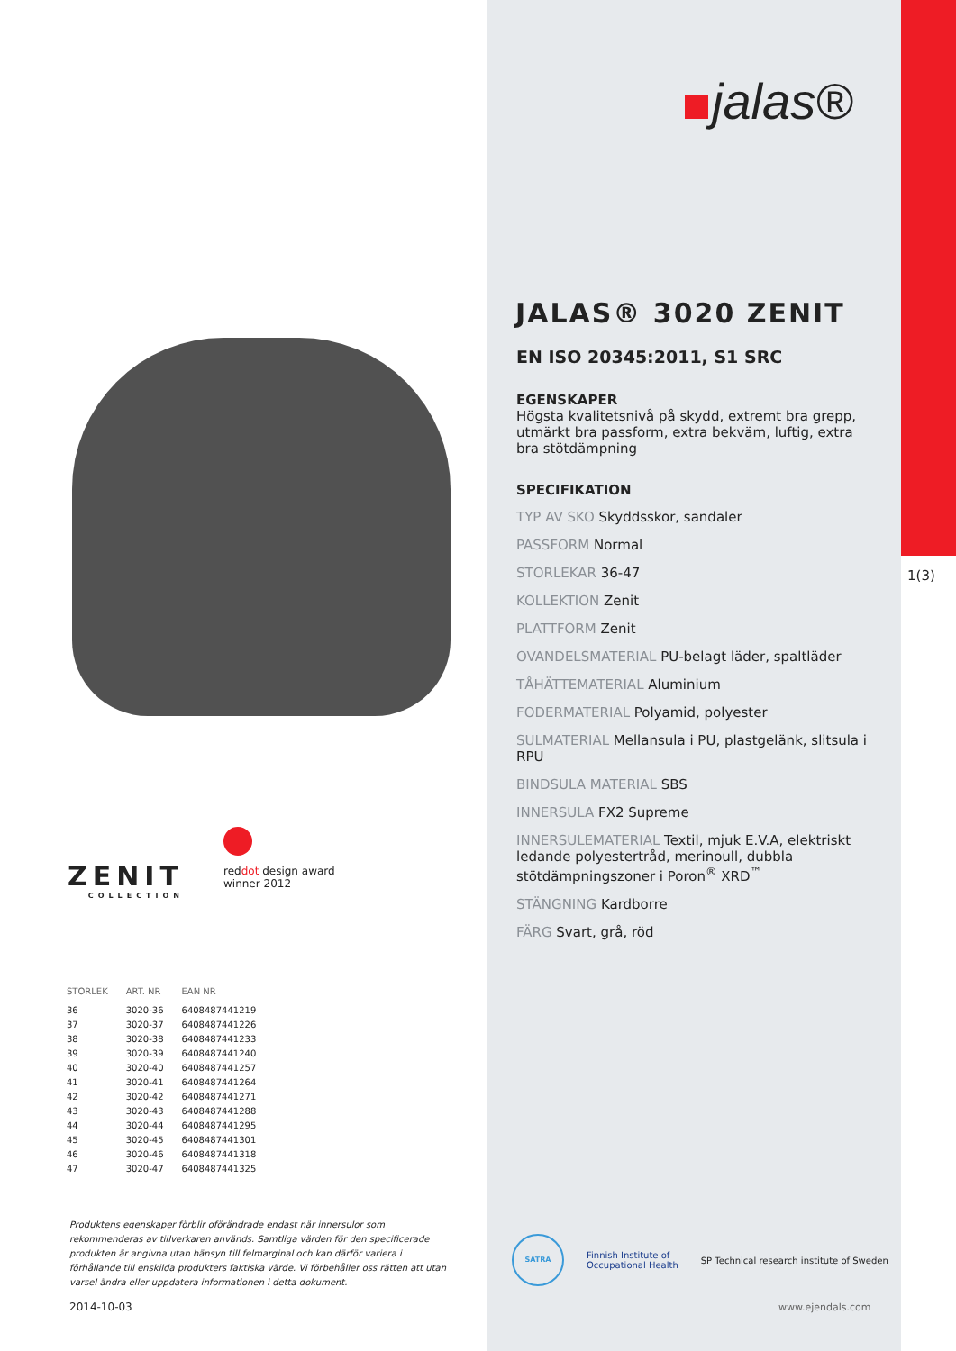ZENIT
COLLECTION
reddot design award
winner 2012
| STORLEK | ART. NR | EAN NR |
| --- | --- | --- |
| 36 | 3020-36 | 6408487441219 |
| 37 | 3020-37 | 6408487441226 |
| 38 | 3020-38 | 6408487441233 |
| 39 | 3020-39 | 6408487441240 |
| 40 | 3020-40 | 6408487441257 |
| 41 | 3020-41 | 6408487441264 |
| 42 | 3020-42 | 6408487441271 |
| 43 | 3020-43 | 6408487441288 |
| 44 | 3020-44 | 6408487441295 |
| 45 | 3020-45 | 6408487441301 |
| 46 | 3020-46 | 6408487441318 |
| 47 | 3020-47 | 6408487441325 |
Produktens egenskaper förblir oförändrade endast när innersulor som rekommenderas av tillverkaren används. Samtliga värden för den specificerade produkten är angivna utan hänsyn till felmarginal och kan därför variera i förhållande till enskilda produkters faktiska värde. Vi förbehåller oss rätten att utan varsel ändra eller uppdatera informationen i detta dokument.
2014-10-03
1(3)
jalas®
JALAS® 3020 ZENIT
EN ISO 20345:2011, S1 SRC
EGENSKAPER
Högsta kvalitetsnivå på skydd, extremt bra grepp, utmärkt bra passform, extra bekväm, luftig, extra bra stötdämpning
SPECIFIKATION
TYP AV SKO Skyddsskor, sandaler
PASSFORM Normal
STORLEKAR 36-47
KOLLEKTION Zenit
PLATTFORM Zenit
OVANDELSMATERIAL PU-belagt läder, spaltläder
TÅHÄTTEMATERIAL Aluminium
FODERMATERIAL Polyamid, polyester
SULMATERIAL Mellansula i PU, plastgelänk, slitsula i RPU
BINDSULA MATERIAL SBS
INNERSULA FX2 Supreme
INNERSULEMATERIAL Textil, mjuk E.V.A, elektriskt ledande polyestertråd, merinoull, dubbla stötdämpningszoner i Poron<sup>®</sup> XRD<sup>™</sup>
STÄNGNING Kardborre
FÄRG Svart, grå, röd
SATRA Finnish Institute of
Occupational Health SP Technical research institute of Sweden
www.ejendals.com